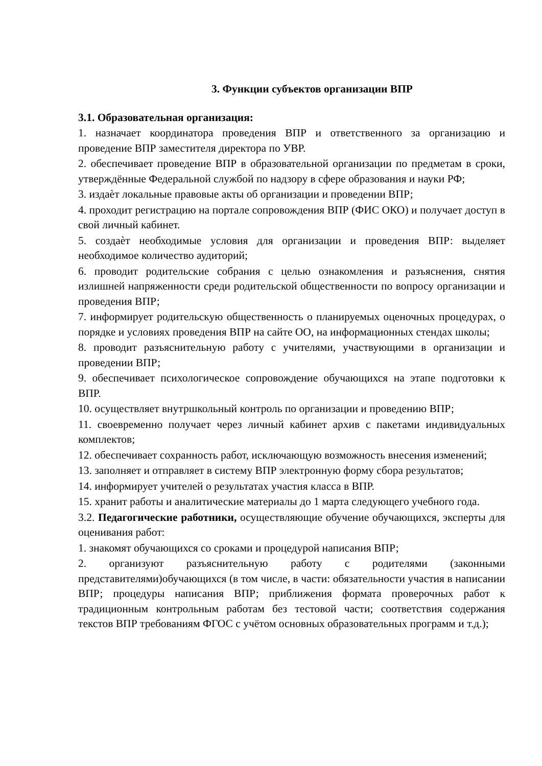3. Функции субъектов организации ВПР
3.1. Образовательная организация:
1. назначает координатора проведения ВПР и ответственного за организацию и проведение ВПР заместителя директора по УВР.
2. обеспечивает проведение ВПР в образовательной организации по предметам в сроки, утверждённые Федеральной службой по надзору в сфере образования и науки РФ;
3. издаѐт локальные правовые акты об организации и проведении ВПР;
4. проходит регистрацию на портале сопровождения ВПР (ФИС ОКО) и получает доступ в свой личный кабинет.
5. создаѐт необходимые условия для организации и проведения ВПР: выделяет необходимое количество аудиторий;
6. проводит родительские собрания с целью ознакомления и разъяснения, снятия излишней напряженности среди родительской общественности по вопросу организации и проведения ВПР;
7. информирует родительскую общественность о планируемых оценочных процедурах, о порядке и условиях проведения ВПР на сайте ОО, на информационных стендах школы;
8. проводит разъяснительную работу с учителями, участвующими в организации и проведении ВПР;
9. обеспечивает психологическое сопровождение обучающихся на этапе подготовки к ВПР.
10. осуществляет внутршкольный контроль по организации и проведению ВПР;
11. своевременно получает через личный кабинет архив с пакетами индивидуальных комплектов;
12. обеспечивает сохранность работ, исключающую возможность внесения изменений;
13. заполняет и отправляет в систему ВПР электронную форму сбора результатов;
14. информирует учителей о результатах участия класса в ВПР.
15. хранит работы и аналитические материалы до 1 марта следующего учебного года.
3.2. Педагогические работники, осуществляющие обучение обучающихся, эксперты для оценивания работ:
1. знакомят обучающихся со сроками и процедурой написания ВПР;
2. организуют разъяснительную работу с родителями (законными представителями)обучающихся (в том числе, в части: обязательности участия в написании ВПР; процедуры написания ВПР; приближения формата проверочных работ к традиционным контрольным работам без тестовой части; соответствия содержания текстов ВПР требованиям ФГОС с учётом основных образовательных программ и т.д.);